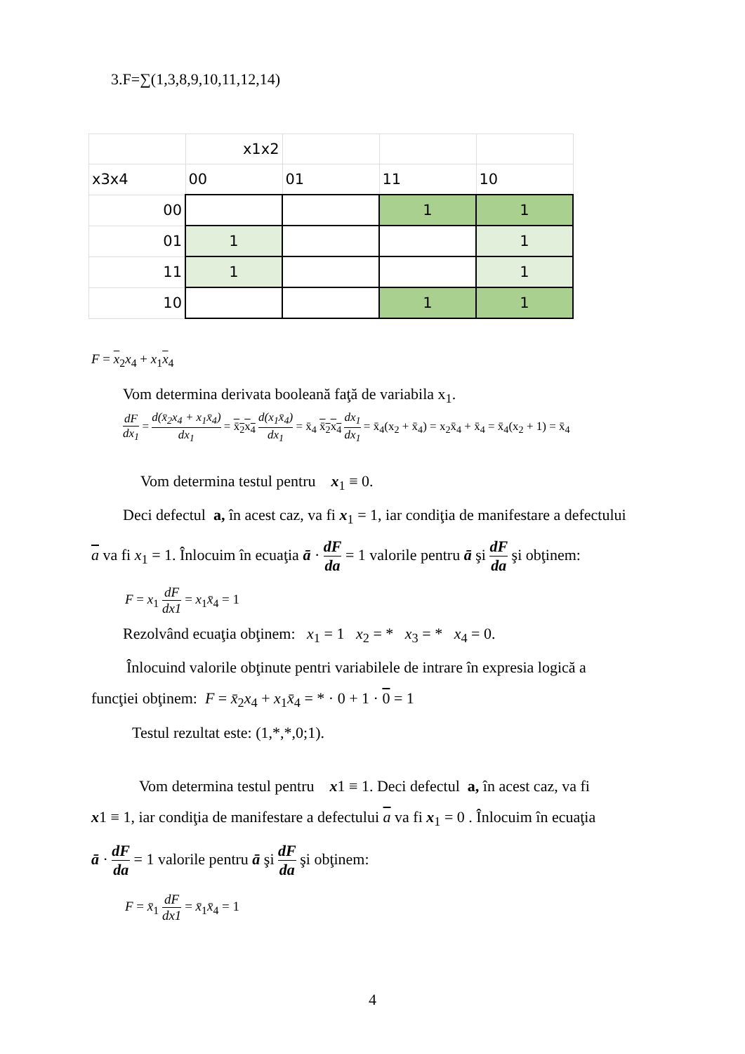3.F=∑(1,3,8,9,10,11,12,14)
| | x1x2 | | | |
| x3x4 | 00 | 01 | 11 | 10 |
| 00 | | | 1 | 1 |
| 01 | 1 | | | 1 |
| 11 | 1 | | | 1 |
| 10 | | | 1 | 1 |
F = x<sub>2</sub>x<sub>4</sub> + x<sub>1</sub>x<sub>4</sub>
Vom determina derivata booleană faţă de variabila x<sub>1</sub>.
dF dx<sub>1</sub> = d(x̄<sub>2</sub>x<sub>4</sub> + x<sub>1</sub>x̄<sub>4</sub>) dx<sub>1</sub> = x̄<sub>2</sub>x<sub>4</sub> d(x<sub>1</sub>x̄<sub>4</sub>) dx<sub>1</sub> = x̄<sub>4</sub> x̄<sub>2</sub>x<sub>4</sub> dx<sub>1</sub> dx<sub>1</sub> = x̄<sub>4</sub>(x<sub>2</sub> + x̄<sub>4</sub>) = x<sub>2</sub>x̄<sub>4</sub> + x̄<sub>4</sub> = x̄<sub>4</sub>(x<sub>2</sub> + 1) = x̄<sub>4</sub>
Vom determina testul pentru x<sub>1</sub> ≡ 0.
Deci defectul a, în acest caz, va fi x<sub>1</sub> = 1, iar condiţia de manifestare a defectului
a va fi x<sub>1</sub> = 1. Înlocuim în ecuaţia ā · dF da = 1 valorile pentru ā şi dF da şi obţinem:
F = x<sub>1</sub> dF dx1 = x<sub>1</sub>x̄<sub>4</sub> = 1
Rezolvând ecuaţia obţinem: x<sub>1</sub> = 1 x<sub>2</sub> = * x<sub>3</sub> = * x<sub>4</sub> = 0.
Înlocuind valorile obţinute pentri variabilele de intrare în expresia logică a
funcţiei obţinem: F = x̄<sub>2</sub>x<sub>4</sub> + x<sub>1</sub>x̄<sub>4</sub> = * · 0 + 1 · 0 = 1
Testul rezultat este: (1,*,*,0;1).
Vom determina testul pentru x1 ≡ 1. Deci defectul a, în acest caz, va fi
x1 ≡ 1, iar condiţia de manifestare a defectului a va fi x<sub>1</sub> = 0 . Înlocuim în ecuaţia
ā · dF da = 1 valorile pentru ā şi dF da şi obţinem:
F = x̄<sub>1</sub> dF dx1 = x̄<sub>1</sub>x̄<sub>4</sub> = 1
4